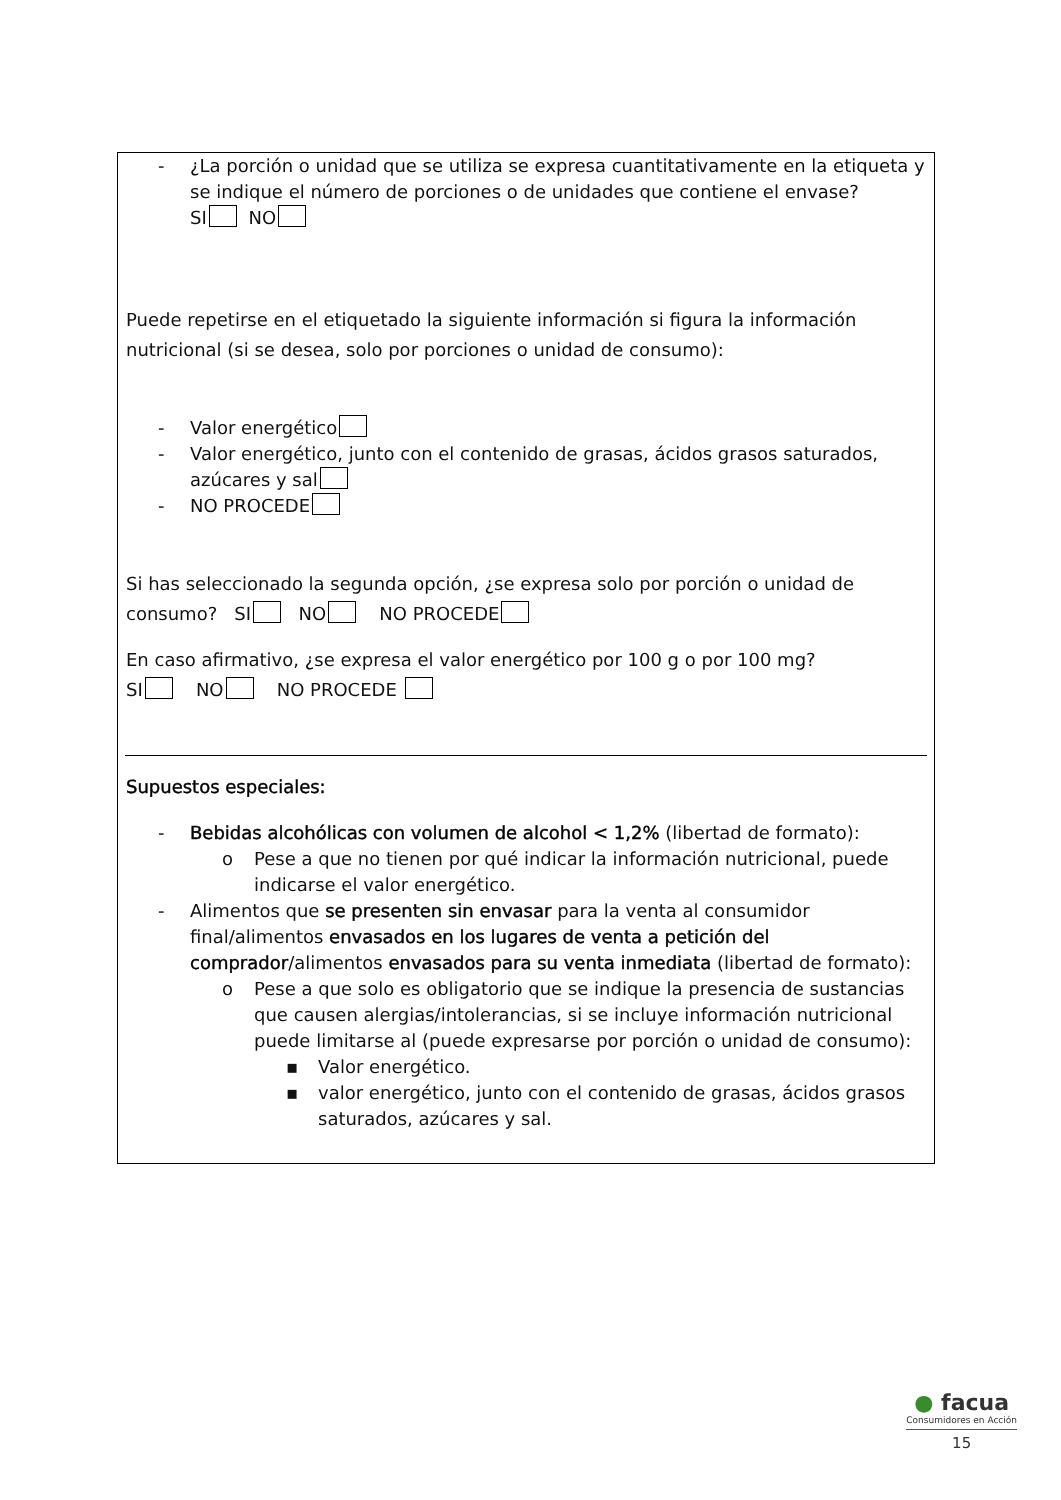- ¿La porción o unidad que se utiliza se expresa cuantitativamente en la etiqueta y se indique el número de porciones o de unidades que contiene el envase?
SI NO
Puede repetirse en el etiquetado la siguiente información si figura la información nutricional (si se desea, solo por porciones o unidad de consumo):
- Valor energético
- Valor energético, junto con el contenido de grasas, ácidos grasos saturados, azúcares y sal
- NO PROCEDE
Si has seleccionado la segunda opción, ¿se expresa solo por porción o unidad de consumo? SI NO NO PROCEDE
En caso afirmativo, ¿se expresa el valor energético por 100 g o por 100 mg?
SI NO NO PROCEDE
Supuestos especiales:
- Bebidas alcohólicas con volumen de alcohol < 1,2% (libertad de formato):
o Pese a que no tienen por qué indicar la información nutricional, puede indicarse el valor energético.
- Alimentos que se presenten sin envasar para la venta al consumidor final/alimentos envasados en los lugares de venta a petición del comprador/alimentos envasados para su venta inmediata (libertad de formato):
o Pese a que solo es obligatorio que se indique la presencia de sustancias que causen alergias/intolerancias, si se incluye información nutricional puede limitarse al (puede expresarse por porción o unidad de consumo):
▪ Valor energético.
▪ valor energético, junto con el contenido de grasas, ácidos grasos saturados, azúcares y sal.
● facua
Consumidores en Acción
15